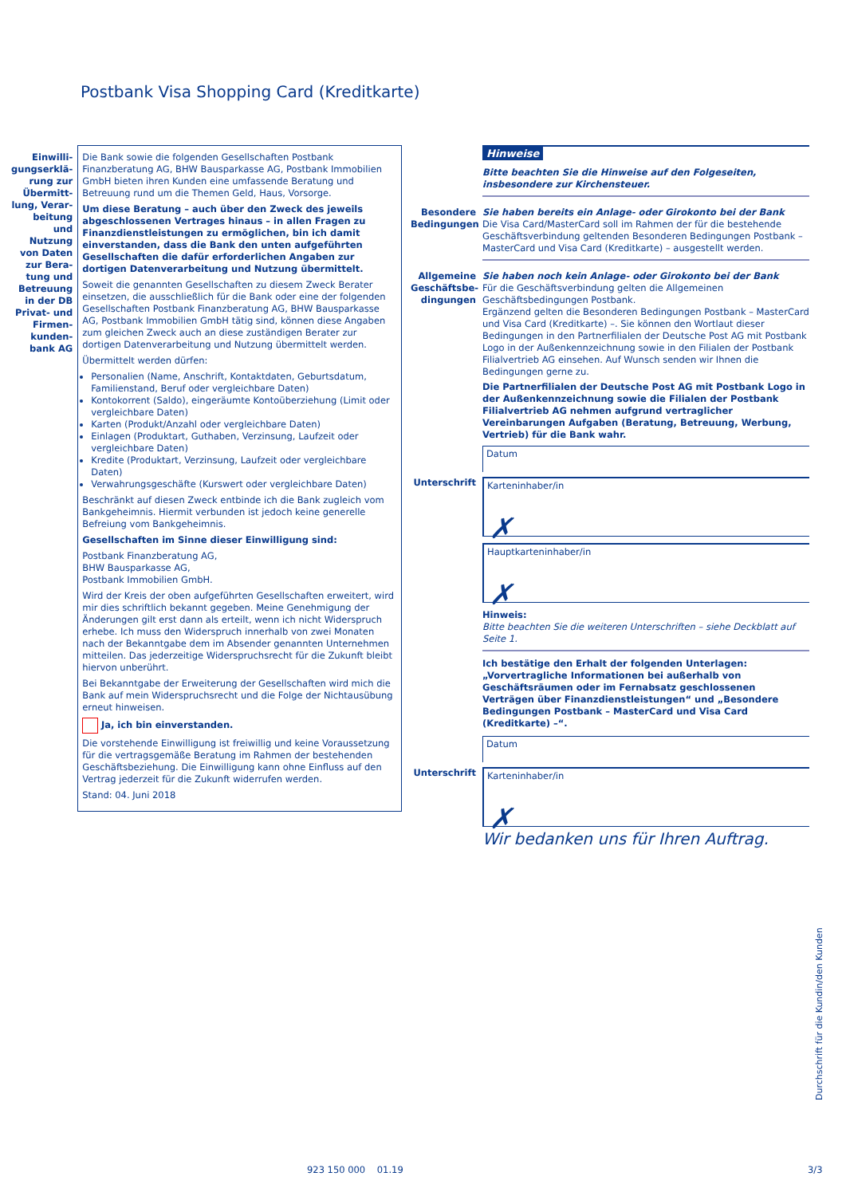Postbank Visa Shopping Card (Kreditkarte)
Einwilli­gungserklä­rung zur Übermitt­lung, Verar­beitung und Nutzung von Daten zur Bera­tung und Betreuung in der DB Privat- und Firmen­kunden­bank AG
Die Bank sowie die folgenden Gesellschaften Postbank Finanzberatung AG, BHW Bausparkasse AG, Postbank Immobilien GmbH bieten ihren Kunden eine umfassende Beratung und Betreuung rund um die Themen Geld, Haus, Vorsorge.
Um diese Beratung – auch über den Zweck des jeweils abgeschlossenen Vertrages hinaus – in allen Fragen zu Finanzdienstleistungen zu ermöglichen, bin ich damit einverstanden, dass die Bank den unten aufgeführten Gesellschaften die dafür erforderlichen Angaben zur dortigen Datenverarbeitung und Nutzung übermittelt.
Soweit die genannten Gesellschaften zu diesem Zweck Berater einsetzen, die ausschließlich für die Bank oder eine der folgenden Gesellschaften Postbank Finanzberatung AG, BHW Bausparkasse AG, Postbank Immobilien GmbH tätig sind, können diese Angaben zum gleichen Zweck auch an diese zuständigen Berater zur dortigen Datenverarbeitung und Nutzung übermittelt werden.
Übermittelt werden dürfen:
Personalien (Name, Anschrift, Kontaktdaten, Geburtsdatum, Familienstand, Beruf oder vergleichbare Daten)
Kontokorrent (Saldo), eingeräumte Kontoüberziehung (Limit oder vergleichbare Daten)
Karten (Produkt/Anzahl oder vergleichbare Daten)
Einlagen (Produktart, Guthaben, Verzinsung, Laufzeit oder vergleichbare Daten)
Kredite (Produktart, Verzinsung, Laufzeit oder vergleichbare Daten)
Verwahrungsgeschäfte (Kurswert oder vergleichbare Daten)
Beschränkt auf diesen Zweck entbinde ich die Bank zugleich vom Bankgeheimnis. Hiermit verbunden ist jedoch keine generelle Befreiung vom Bankgeheimnis.
Gesellschaften im Sinne dieser Einwilligung sind:
Postbank Finanzberatung AG,
BHW Bausparkasse AG,
Postbank Immobilien GmbH.
Wird der Kreis der oben aufgeführten Gesellschaften erweitert, wird mir dies schriftlich bekannt gegeben. Meine Genehmigung der Änderungen gilt erst dann als erteilt, wenn ich nicht Widerspruch erhebe. Ich muss den Widerspruch innerhalb von zwei Monaten nach der Bekanntgabe dem im Absender genannten Unternehmen mitteilen. Das jederzeitige Widerspruchsrecht für die Zukunft bleibt hiervon unberührt.
Bei Bekanntgabe der Erweiterung der Gesellschaften wird mich die Bank auf mein Widerspruchsrecht und die Folge der Nichtausübung erneut hinweisen.
Ja, ich bin einverstanden.
Die vorstehende Einwilligung ist freiwillig und keine Voraussetzung für die vertragsgemäße Beratung im Rahmen der bestehenden Geschäftsbeziehung. Die Einwilligung kann ohne Einfluss auf den Vertrag jederzeit für die Zukunft widerrufen werden.
Stand: 04. Juni 2018
Hinweise
Bitte beachten Sie die Hinweise auf den Folgeseiten, insbesondere zur Kirchensteuer.
Besondere Bedingungen
Sie haben bereits ein Anlage- oder Girokonto bei der Bank
Die Visa Card/MasterCard soll im Rahmen der für die bestehende Geschäftsverbindung geltenden Besonderen Bedingungen Postbank – MasterCard und Visa Card (Kreditkarte) – ausgestellt werden.
Allgemeine Geschäftsbe­dingungen
Sie haben noch kein Anlage- oder Girokonto bei der Bank
Für die Geschäftsverbindung gelten die Allgemeinen Geschäftsbedingungen Postbank.
Ergänzend gelten die Besonderen Bedingungen Postbank – MasterCard und Visa Card (Kreditkarte) –. Sie können den Wortlaut dieser Bedingungen in den Partnerfilialen der Deutsche Post AG mit Postbank Logo in der Außenkennzeichnung sowie in den Filialen der Postbank Filialvertrieb AG einsehen. Auf Wunsch senden wir Ihnen die Bedingungen gerne zu.
Die Partnerfilialen der Deutsche Post AG mit Postbank Logo in der Außenkennzeichnung sowie die Filialen der Postbank Filialvertrieb AG nehmen aufgrund vertraglicher Vereinbarungen Aufgaben (Beratung, Betreuung, Werbung, Vertrieb) für die Bank wahr.
Datum
Unterschrift
Karteninhaber/in
✗
Hauptkarteninhaber/in
✗
Hinweis:
Bitte beachten Sie die weiteren Unterschriften – siehe Deckblatt auf Seite 1.
Ich bestätige den Erhalt der folgenden Unterlagen: „Vorvertragliche Informationen bei außerhalb von Geschäftsräumen oder im Fernabsatz geschlossenen Verträgen über Finanzdienstleistungen“ und „Besondere Bedingungen Postbank – MasterCard und Visa Card (Kreditkarte) –“.
Datum
Unterschrift
Karteninhaber/in
✗
Wir bedanken uns für Ihren Auftrag.
Durchschrift für die Kundin/den Kunden
923 150 000 01.19 3/3